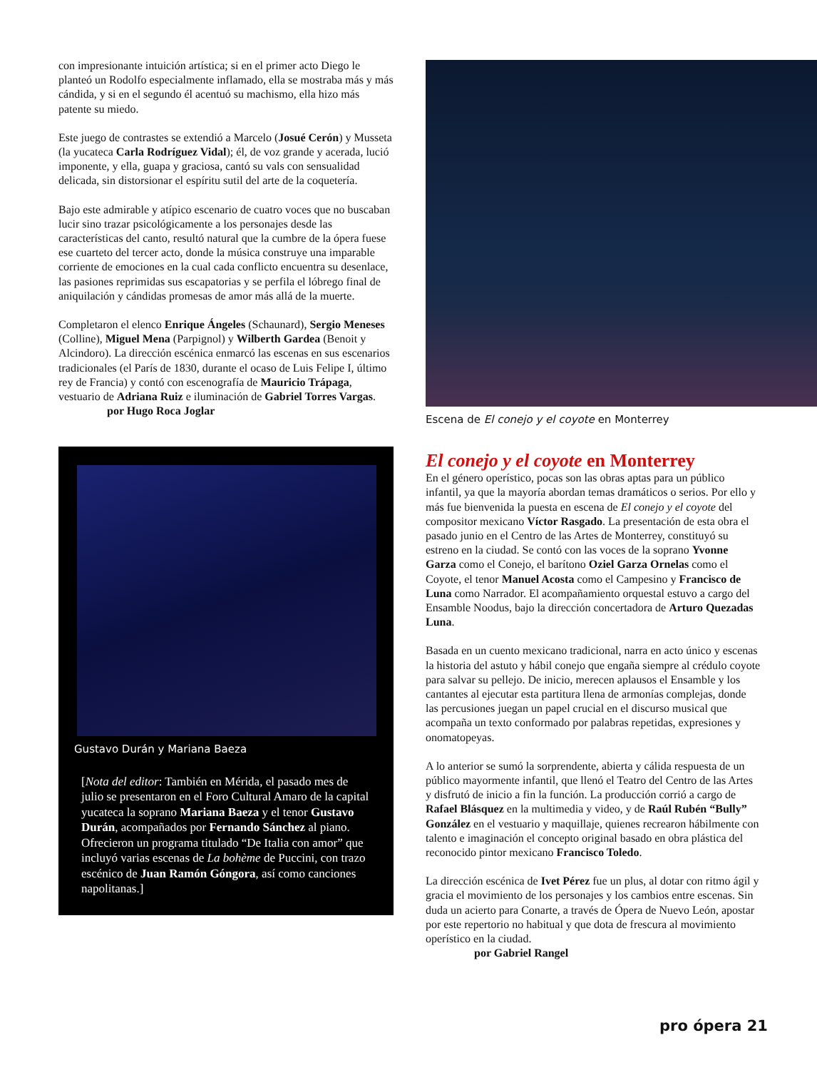con impresionante intuición artística; si en el primer acto Diego le planteó un Rodolfo especialmente inflamado, ella se mostraba más y más cándida, y si en el segundo él acentuó su machismo, ella hizo más patente su miedo.
Este juego de contrastes se extendió a Marcelo (Josué Cerón) y Musseta (la yucateca Carla Rodríguez Vidal); él, de voz grande y acerada, lució imponente, y ella, guapa y graciosa, cantó su vals con sensualidad delicada, sin distorsionar el espíritu sutil del arte de la coquetería.
Bajo este admirable y atípico escenario de cuatro voces que no buscaban lucir sino trazar psicológicamente a los personajes desde las características del canto, resultó natural que la cumbre de la ópera fuese ese cuarteto del tercer acto, donde la música construye una imparable corriente de emociones en la cual cada conflicto encuentra su desenlace, las pasiones reprimidas sus escapatorias y se perfila el lóbrego final de aniquilación y cándidas promesas de amor más allá de la muerte.
Completaron el elenco Enrique Ángeles (Schaunard), Sergio Meneses (Colline), Miguel Mena (Parpignol) y Wilberth Gardea (Benoit y Alcindoro). La dirección escénica enmarcó las escenas en sus escenarios tradicionales (el París de 1830, durante el ocaso de Luis Felipe I, último rey de Francia) y contó con escenografía de Mauricio Trápaga, vestuario de Adriana Ruiz e iluminación de Gabriel Torres Vargas.
por Hugo Roca Joglar
Gustavo Durán y Mariana Baeza
[Nota del editor: También en Mérida, el pasado mes de julio se presentaron en el Foro Cultural Amaro de la capital yucateca la soprano Mariana Baeza y el tenor Gustavo Durán, acompañados por Fernando Sánchez al piano. Ofrecieron un programa titulado “De Italia con amor” que incluyó varias escenas de La bohème de Puccini, con trazo escénico de Juan Ramón Góngora, así como canciones napolitanas.]
Escena de El conejo y el coyote en Monterrey
El conejo y el coyote en Monterrey
En el género operístico, pocas son las obras aptas para un público infantil, ya que la mayoría abordan temas dramáticos o serios. Por ello y más fue bienvenida la puesta en escena de El conejo y el coyote del compositor mexicano Víctor Rasgado. La presentación de esta obra el pasado junio en el Centro de las Artes de Monterrey, constituyó su estreno en la ciudad. Se contó con las voces de la soprano Yvonne Garza como el Conejo, el barítono Oziel Garza Ornelas como el Coyote, el tenor Manuel Acosta como el Campesino y Francisco de Luna como Narrador. El acompañamiento orquestal estuvo a cargo del Ensamble Noodus, bajo la dirección concertadora de Arturo Quezadas Luna.
Basada en un cuento mexicano tradicional, narra en acto único y escenas la historia del astuto y hábil conejo que engaña siempre al crédulo coyote para salvar su pellejo. De inicio, merecen aplausos el Ensamble y los cantantes al ejecutar esta partitura llena de armonías complejas, donde las percusiones juegan un papel crucial en el discurso musical que acompaña un texto conformado por palabras repetidas, expresiones y onomatopeyas.
A lo anterior se sumó la sorprendente, abierta y cálida respuesta de un público mayormente infantil, que llenó el Teatro del Centro de las Artes y disfrutó de inicio a fin la función. La producción corrió a cargo de Rafael Blásquez en la multimedia y video, y de Raúl Rubén “Bully” González en el vestuario y maquillaje, quienes recrearon hábilmente con talento e imaginación el concepto original basado en obra plástica del reconocido pintor mexicano Francisco Toledo.
La dirección escénica de Ivet Pérez fue un plus, al dotar con ritmo ágil y gracia el movimiento de los personajes y los cambios entre escenas. Sin duda un acierto para Conarte, a través de Ópera de Nuevo León, apostar por este repertorio no habitual y que dota de frescura al movimiento operístico en la ciudad.
por Gabriel Rangel
pro ópera 21